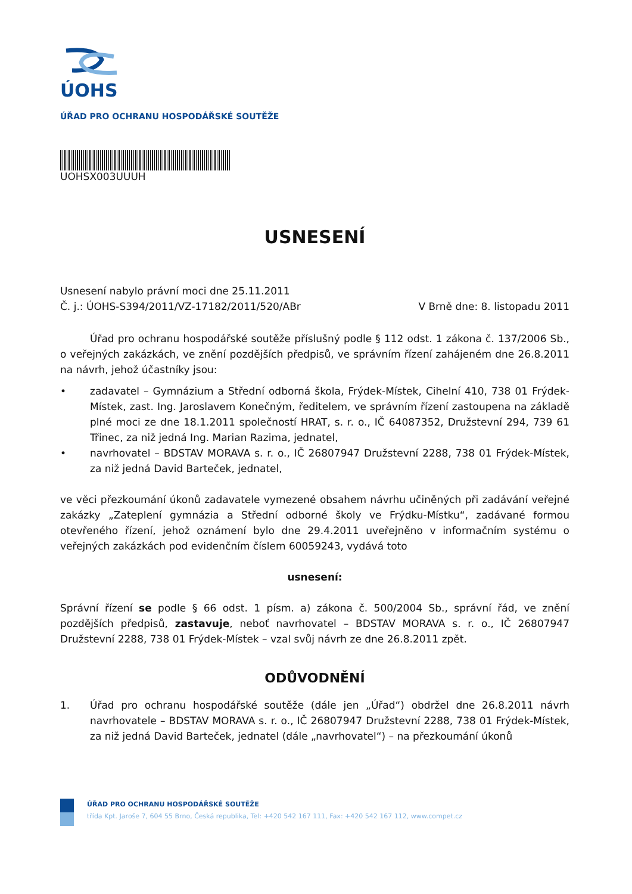ÚOHS
ÚŘAD PRO OCHRANU HOSPODÁŘSKÉ SOUTĚŽE
UOHSX003UUUH
USNESENÍ
Usnesení nabylo právní moci dne 25.11.2011
Č. j.: ÚOHS-S394/2011/VZ-17182/2011/520/ABr V Brně dne: 8. listopadu 2011
Úřad pro ochranu hospodářské soutěže příslušný podle § 112 odst. 1 zákona č. 137/2006 Sb., o veřejných zakázkách, ve znění pozdějších předpisů, ve správním řízení zahájeném dne 26.8.2011 na návrh, jehož účastníky jsou:
• zadavatel – Gymnázium a Střední odborná škola, Frýdek-Místek, Cihelní 410, 738 01 Frýdek-Místek, zast. Ing. Jaroslavem Konečným, ředitelem, ve správním řízení zastoupena na základě plné moci ze dne 18.1.2011 společností HRAT, s. r. o., IČ 64087352, Družstevní 294, 739 61 Třinec, za niž jedná Ing. Marian Razima, jednatel,
• navrhovatel – BDSTAV MORAVA s. r. o., IČ 26807947 Družstevní 2288, 738 01 Frýdek-Místek, za niž jedná David Barteček, jednatel,
ve věci přezkoumání úkonů zadavatele vymezené obsahem návrhu učiněných při zadávání veřejné zakázky „Zateplení gymnázia a Střední odborné školy ve Frýdku-Místku“, zadávané formou otevřeného řízení, jehož oznámení bylo dne 29.4.2011 uveřejněno v informačním systému o veřejných zakázkách pod evidenčním číslem 60059243, vydává toto
usnesení:
Správní řízení se podle § 66 odst. 1 písm. a) zákona č. 500/2004 Sb., správní řád, ve znění pozdějších předpisů, zastavuje, neboť navrhovatel – BDSTAV MORAVA s. r. o., IČ 26807947 Družstevní 2288, 738 01 Frýdek-Místek – vzal svůj návrh ze dne 26.8.2011 zpět.
ODŮVODNĚNÍ
1. Úřad pro ochranu hospodářské soutěže (dále jen „Úřad“) obdržel dne 26.8.2011 návrh navrhovatele – BDSTAV MORAVA s. r. o., IČ 26807947 Družstevní 2288, 738 01 Frýdek-Místek, za niž jedná David Barteček, jednatel (dále „navrhovatel“) – na přezkoumání úkonů
ÚŘAD PRO OCHRANU HOSPODÁŘSKÉ SOUTĚŽE
třída Kpt. Jaroše 7, 604 55 Brno, Česká republika, Tel: +420 542 167 111, Fax: +420 542 167 112, www.compet.cz